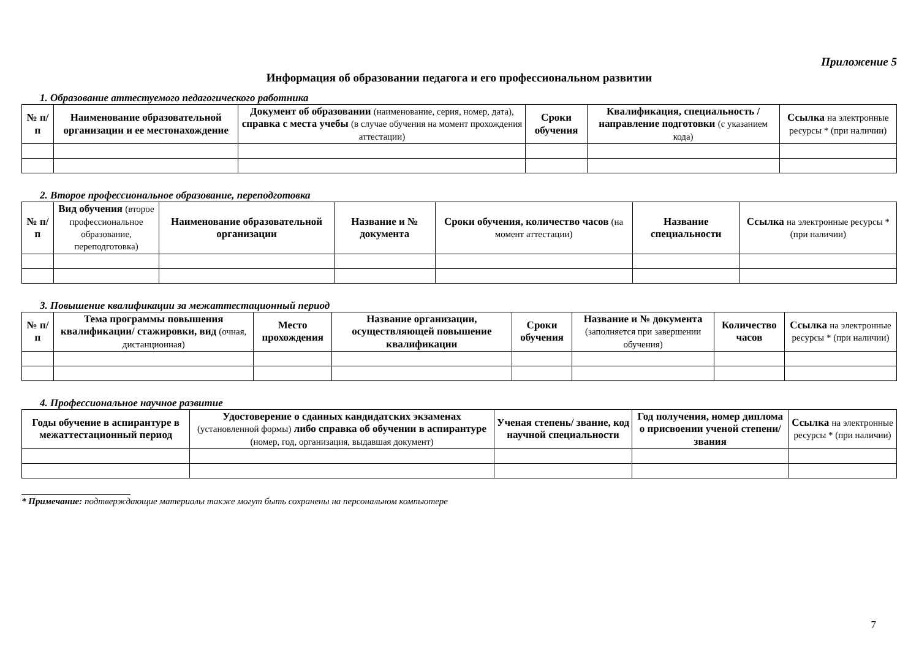Приложение 5
Информация об образовании педагога и его профессиональном развитии
1. Образование аттестуемого педагогического работника
| № п/п | Наименование образовательной организации и ее местонахождение | Документ об образовании (наименование, серия, номер, дата), справка с места учебы (в случае обучения на момент прохождения аттестации) | Сроки обучения | Квалификация, специальность / направление подготовки (с указанием кода) | Ссылка на электронные ресурсы * (при наличии) |
| --- | --- | --- | --- | --- | --- |
2. Второе профессиональное образование, переподготовка
| № п/п | Вид обучения (второе профессиональное образование, переподготовка) | Наименование образовательной организации | Название и № документа | Сроки обучения, количество часов (на момент аттестации) | Название специальности | Ссылка на электронные ресурсы * (при наличии) |
| --- | --- | --- | --- | --- | --- | --- |
3. Повышение квалификации за межаттестационный период
| № п/п | Тема программы повышения квалификации/ стажировки, вид (очная, дистанционная) | Место прохождения | Название организации, осуществляющей повышение квалификации | Сроки обучения | Название и № документа (заполняется при завершении обучения) | Количество часов | Ссылка на электронные ресурсы * (при наличии) |
| --- | --- | --- | --- | --- | --- | --- | --- |
4. Профессиональное научное развитие
| Годы обучение в аспирантуре в межаттестационный период | Удостоверение о сданных кандидатских экзаменах (установленной формы) либо справка об обучении в аспирантуре (номер, год, организация, выдавшая документ) | Ученая степень/ звание, код научной специальности | Год получения, номер диплома о присвоении ученой степени/ звания | Ссылка на электронные ресурсы * (при наличии) |
| --- | --- | --- | --- | --- |
* Примечание: подтверждающие материалы также могут быть сохранены на персональном компьютере
7